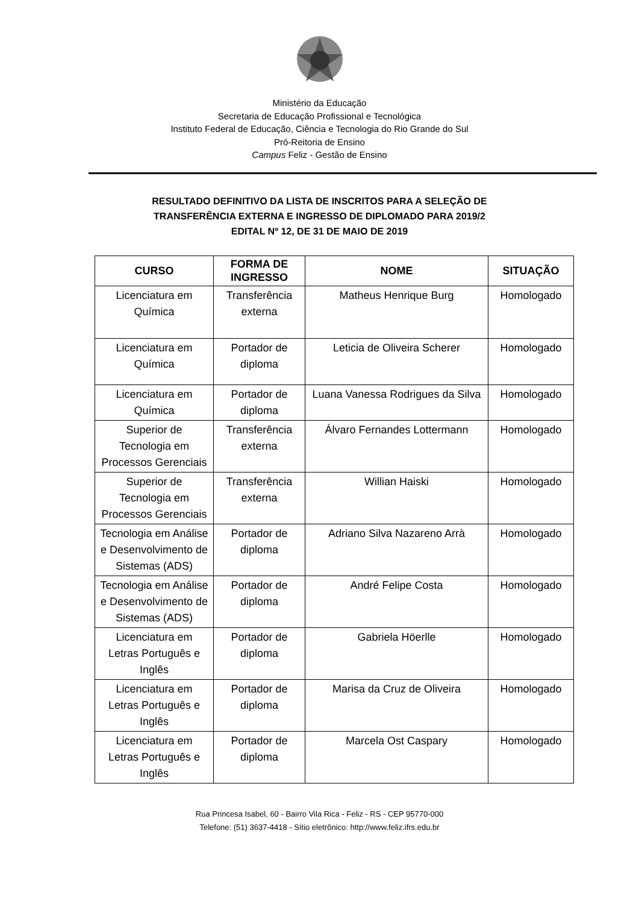Ministério da Educação
Secretaria de Educação Profissional e Tecnológica
Instituto Federal de Educação, Ciência e Tecnologia do Rio Grande do Sul
Pró-Reitoria de Ensino
Campus Feliz - Gestão de Ensino
RESULTADO DEFINITIVO DA LISTA DE INSCRITOS PARA A SELEÇÃO DE
TRANSFERÊNCIA EXTERNA E INGRESSO DE DIPLOMADO PARA 2019/2
EDITAL Nº 12, DE 31 DE MAIO DE 2019
| CURSO | FORMA DE INGRESSO | NOME | SITUAÇÃO |
| --- | --- | --- | --- |
| Licenciatura em Química | Transferência externa | Matheus Henrique Burg | Homologado |
| Licenciatura em Química | Portador de diploma | Leticia de Oliveira Scherer | Homologado |
| Licenciatura em Química | Portador de diploma | Luana Vanessa Rodrigues da Silva | Homologado |
| Superior de Tecnologia em Processos Gerenciais | Transferência externa | Álvaro Fernandes Lottermann | Homologado |
| Superior de Tecnologia em Processos Gerenciais | Transferência externa | Willian Haiski | Homologado |
| Tecnologia em Análise e Desenvolvimento de Sistemas (ADS) | Portador de diploma | Adriano Silva Nazareno Arrà | Homologado |
| Tecnologia em Análise e Desenvolvimento de Sistemas (ADS) | Portador de diploma | André Felipe Costa | Homologado |
| Licenciatura em Letras Português e Inglês | Portador de diploma | Gabriela Höerlle | Homologado |
| Licenciatura em Letras Português e Inglês | Portador de diploma | Marisa da Cruz de Oliveira | Homologado |
| Licenciatura em Letras Português e Inglês | Portador de diploma | Marcela Ost Caspary | Homologado |
Rua Princesa Isabel, 60 - Bairro Vila Rica - Feliz - RS - CEP 95770-000
Telefone: (51) 3637-4418 - Sítio eletrônico: http://www.feliz.ifrs.edu.br